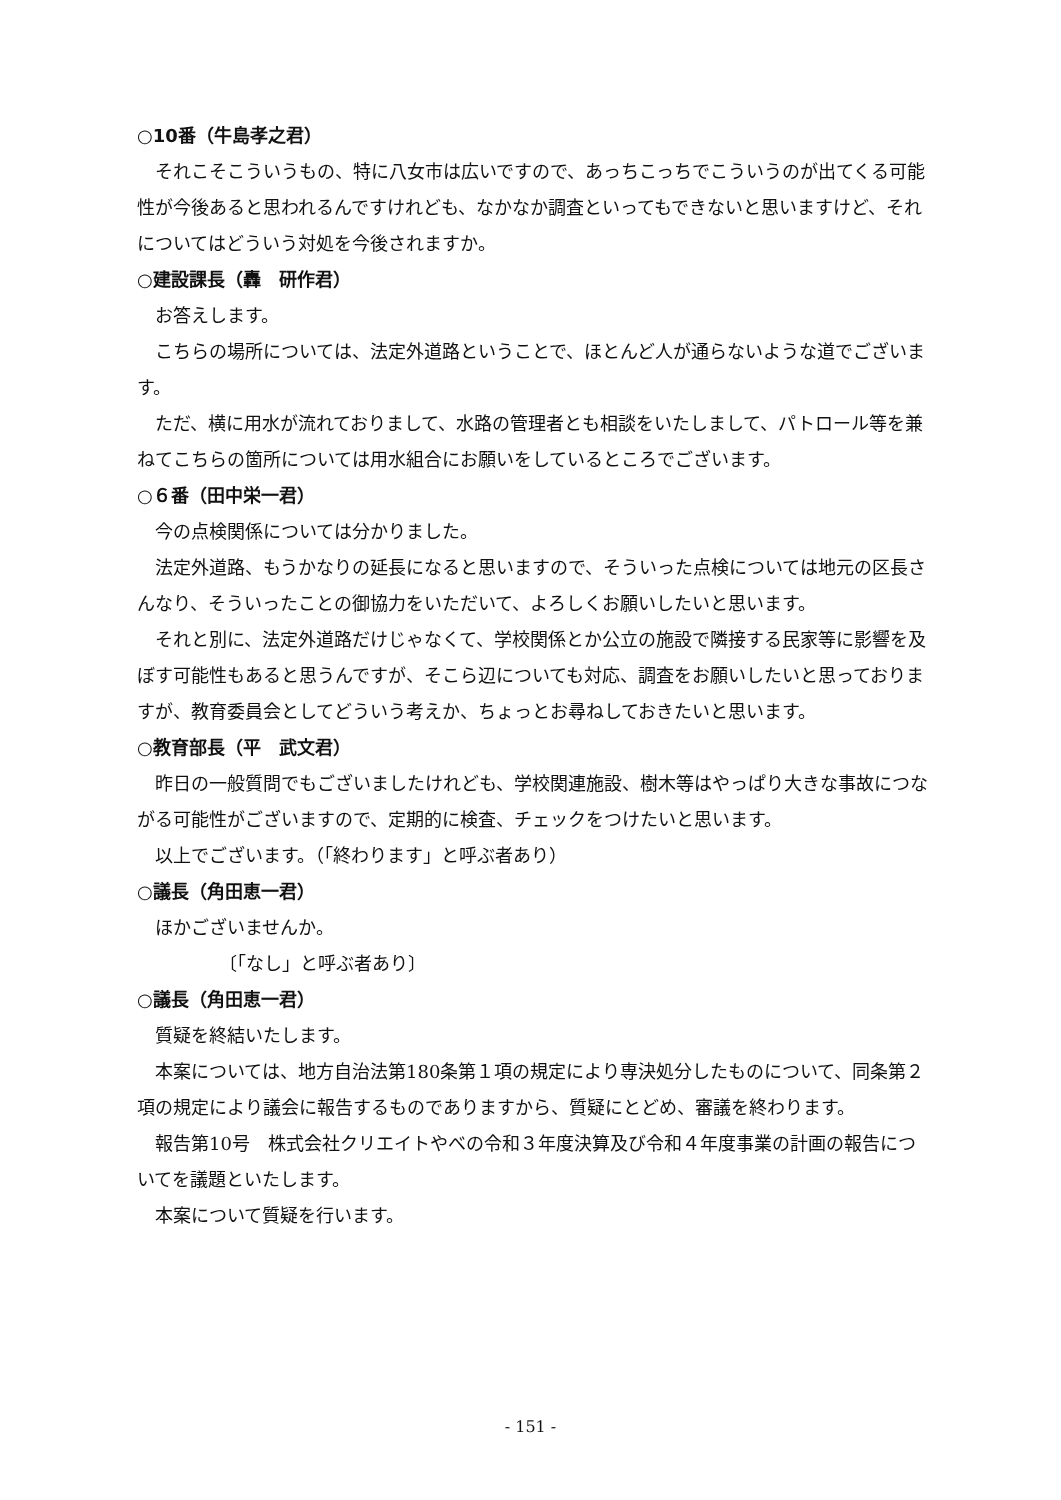○10番（牛島孝之君）
それこそこういうもの、特に八女市は広いですので、あっちこっちでこういうのが出てくる可能性が今後あると思われるんですけれども、なかなか調査といってもできないと思いますけど、それについてはどういう対処を今後されますか。
○建設課長（轟　研作君）
お答えします。
こちらの場所については、法定外道路ということで、ほとんど人が通らないような道でございます。
ただ、横に用水が流れておりまして、水路の管理者とも相談をいたしまして、パトロール等を兼ねてこちらの箇所については用水組合にお願いをしているところでございます。
○６番（田中栄一君）
今の点検関係については分かりました。
法定外道路、もうかなりの延長になると思いますので、そういった点検については地元の区長さんなり、そういったことの御協力をいただいて、よろしくお願いしたいと思います。
それと別に、法定外道路だけじゃなくて、学校関係とか公立の施設で隣接する民家等に影響を及ぼす可能性もあると思うんですが、そこら辺についても対応、調査をお願いしたいと思っておりますが、教育委員会としてどういう考えか、ちょっとお尋ねしておきたいと思います。
○教育部長（平　武文君）
昨日の一般質問でもございましたけれども、学校関連施設、樹木等はやっぱり大きな事故につながる可能性がございますので、定期的に検査、チェックをつけたいと思います。
以上でございます。（「終わります」と呼ぶ者あり）
○議長（角田恵一君）
ほかございませんか。
〔「なし」と呼ぶ者あり〕
○議長（角田恵一君）
質疑を終結いたします。
本案については、地方自治法第180条第１項の規定により専決処分したものについて、同条第２項の規定により議会に報告するものでありますから、質疑にとどめ、審議を終わります。
報告第10号　株式会社クリエイトやべの令和３年度決算及び令和４年度事業の計画の報告についてを議題といたします。
本案について質疑を行います。
- 151 -